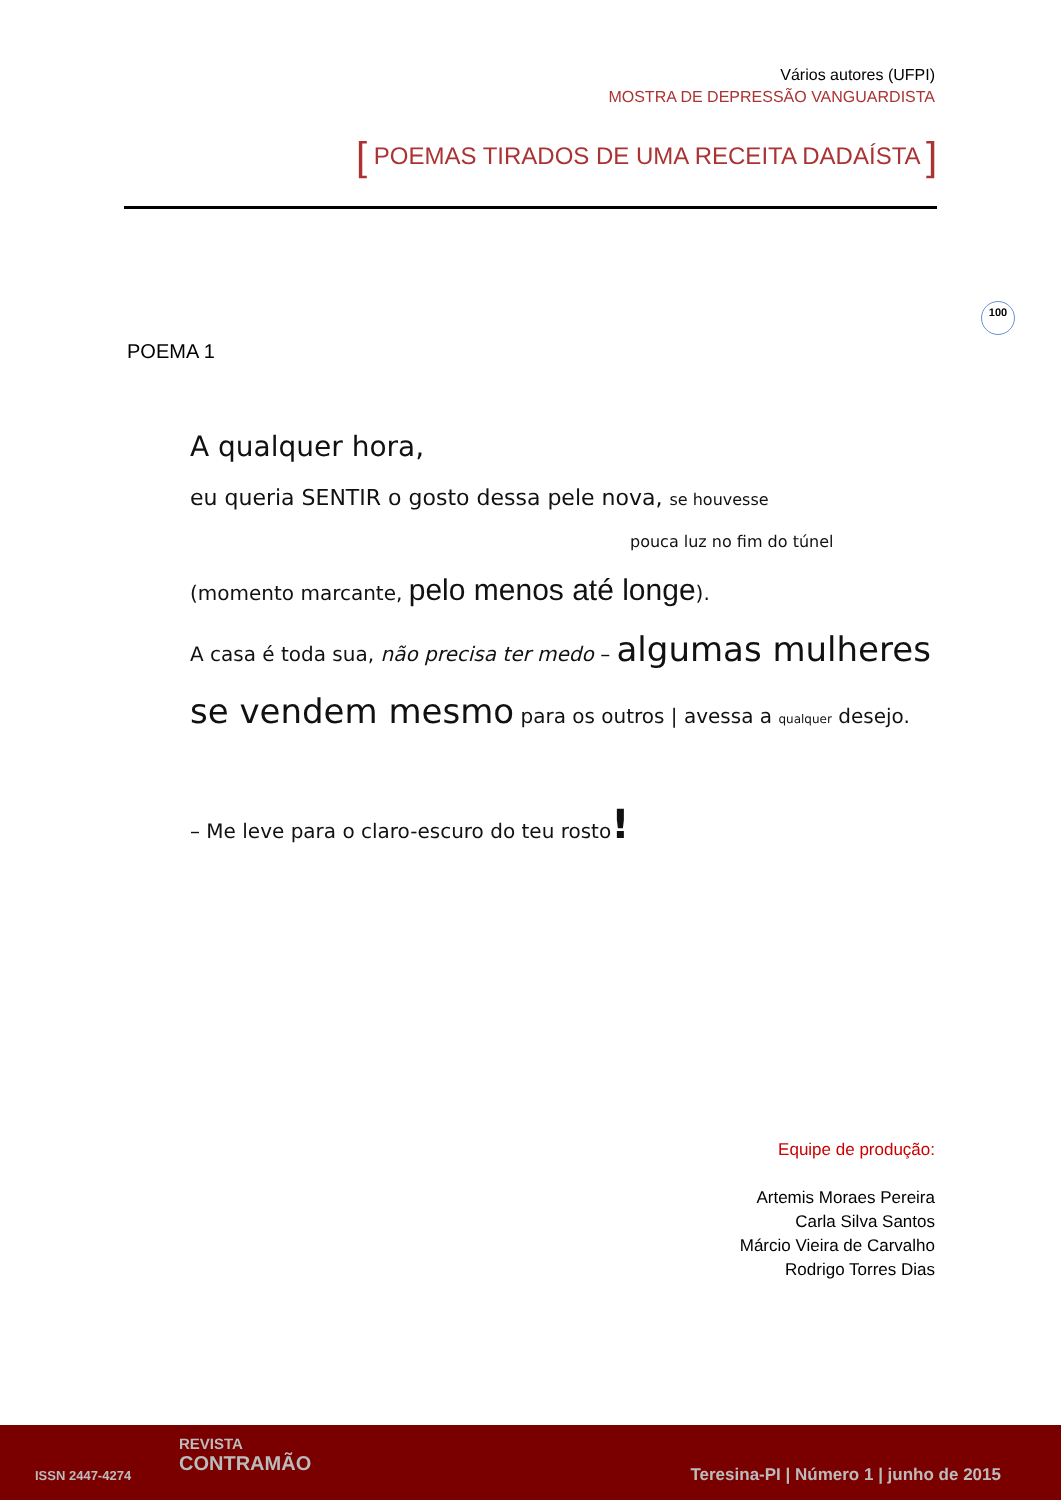Vários autores (UFPI)
MOSTRA DE DEPRESSÃO VANGUARDISTA
[ POEMAS TIRADOS DE UMA RECEITA DADAÍSTA ]
100
POEMA 1
A qualquer hora,
eu queria SENTIR o gosto dessa pele nova, se houvesse
pouca luz no fim do túnel
(momento marcante, pelo menos até longe).
A casa é toda sua, não precisa ter medo – algumas mulheres
se vendem mesmo para os outros | avessa a qualquer desejo.
– Me leve para o claro-escuro do teu rosto!
Equipe de produção:
Artemis Moraes Pereira
Carla Silva Santos
Márcio Vieira de Carvalho
Rodrigo Torres Dias
ISSN 2447-4274
REVISTA
CONTRAMÃO
Teresina-PI | Número 1 | junho de 2015